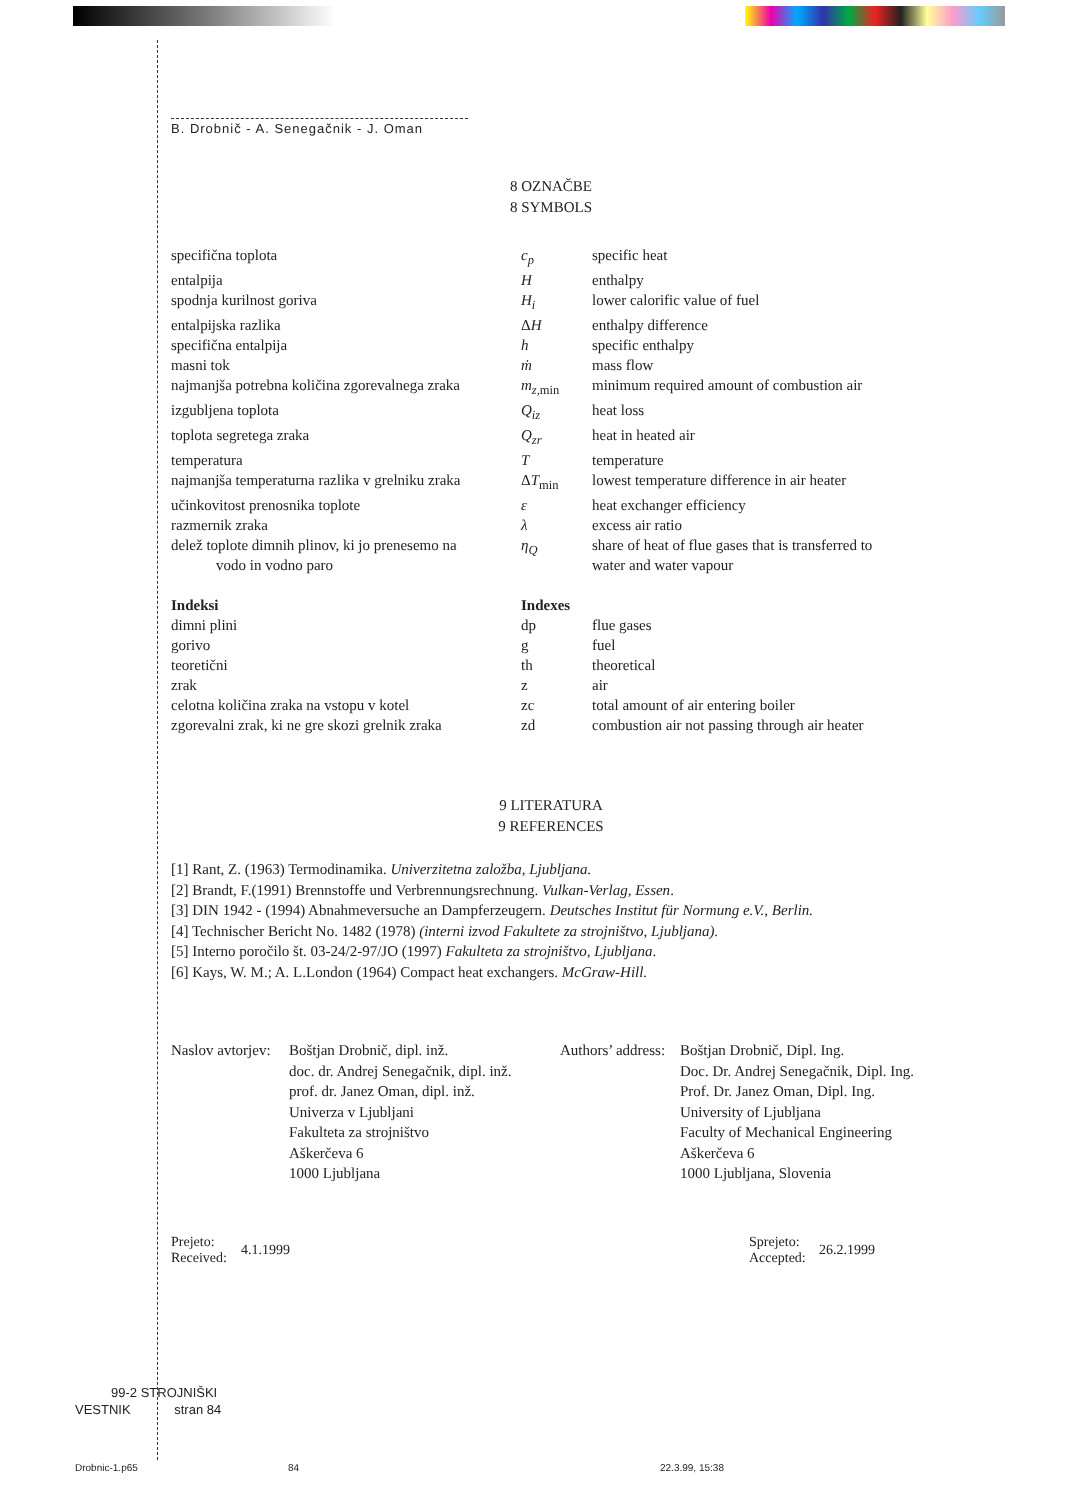B. Drobnič - A. Senegačnik - J. Oman
8 OZNAČBE
8 SYMBOLS
| specifična toplota | c<sub>p</sub> | specific heat |
| entalpija | H | enthalpy |
| spodnja kurilnost goriva | H<sub>i</sub> | lower calorific value of fuel |
| entalpijska razlika | Δ H | enthalpy difference |
| specifična entalpija | h | specific enthalpy |
| masni tok | ṁ | mass flow |
| najmanjša potrebna količina zgorevalnega zraka | m<sub>z</sub><sub>,min</sub> | minimum required amount of combustion air |
| izgubljena toplota | Q<sub>iz</sub> | heat loss |
| toplota segretega zraka | Q<sub>zr</sub> | heat in heated air |
| temperatura | T | temperature |
| najmanjša temperaturna razlika v grelniku zraka | Δ T<sub>min</sub> | lowest temperature difference in air heater |
| učinkovitost prenosnika toplote | ε | heat exchanger efficiency |
| razmernik zraka | λ | excess air ratio |
| delež toplote dimnih plinov, ki jo prenesemo na vodo in vodno paro | η<sub>Q</sub> | share of heat of flue gases that is transferred to water and water vapour |
| Indeksi | Indexes | |
| dimni plini | dp | flue gases |
| gorivo | g | fuel |
| teoretični | th | theoretical |
| zrak | z | air |
| celotna količina zraka na vstopu v kotel | zc | total amount of air entering boiler |
| zgorevalni zrak, ki ne gre skozi grelnik zraka | zd | combustion air not passing through air heater |
9 LITERATURA
9 REFERENCES
[1] Rant, Z. (1963) Termodinamika. Univerzitetna založba, Ljubljana.
[2] Brandt, F.(1991) Brennstoffe und Verbrennungsrechnung. Vulkan-Verlag, Essen.
[3] DIN 1942 - (1994) Abnahmeversuche an Dampferzeugern. Deutsches Institut für Normung e.V., Berlin.
[4] Technischer Bericht No. 1482 (1978) (interni izvod Fakultete za strojništvo, Ljubljana).
[5] Interno poročilo št. 03-24/2-97/JO (1997) Fakulteta za strojništvo, Ljubljana.
[6] Kays, W. M.; A. L.London (1964) Compact heat exchangers. McGraw-Hill.
Naslov avtorjev:
Boštjan Drobnič, dipl. inž.
doc. dr. Andrej Senegačnik, dipl. inž.
prof. dr. Janez Oman, dipl. inž.
Univerza v Ljubljani
Fakulteta za strojništvo
Aškerčeva 6
1000 Ljubljana
Authors’ address:
Boštjan Drobnič, Dipl. Ing.
Doc. Dr. Andrej Senegačnik, Dipl. Ing.
Prof. Dr. Janez Oman, Dipl. Ing.
University of Ljubljana
Faculty of Mechanical Engineering
Aškerčeva 6
1000 Ljubljana, Slovenia
Prejeto:
Received:
4.1.1999
Sprejeto:
Accepted:
26.2.1999
99-2 STROJNIŠKI
VESTNIK stran 84
Drobnic-1.p65 84 22.3.99, 15:38